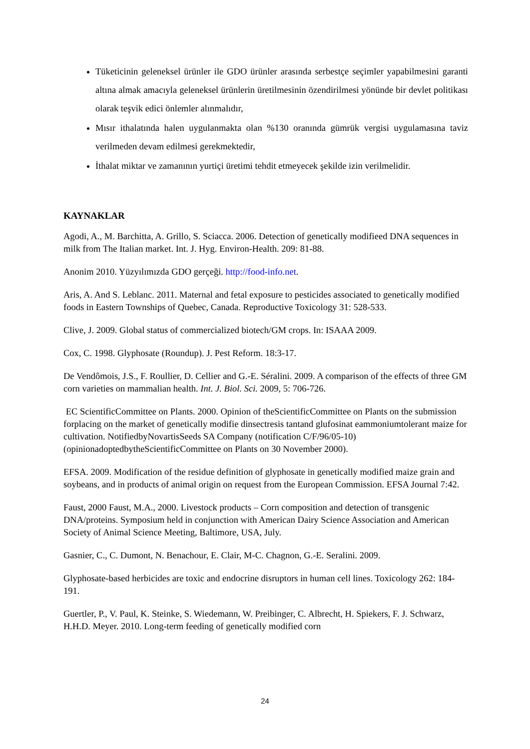Tüketicinin geleneksel ürünler ile GDO ürünler arasında serbestçe seçimler yapabilmesini garanti altına almak amacıyla geleneksel ürünlerin üretilmesinin özendirilmesi yönünde bir devlet politikası olarak teşvik edici önlemler alınmalıdır,
Mısır ithalatında halen uygulanmakta olan %130 oranında gümrük vergisi uygulamasına taviz verilmeden devam edilmesi gerekmektedir,
İthalat miktar ve zamanının yurtiçi üretimi tehdit etmeyecek şekilde izin verilmelidir.
KAYNAKLAR
Agodi, A., M. Barchitta, A. Grillo, S. Sciacca. 2006. Detection of genetically modifieed DNA sequences in milk from The Italian market. Int. J. Hyg. Environ-Health. 209: 81-88.
Anonim 2010. Yüzyılımızda GDO gerçeği. http://food-info.net.
Aris, A. And S. Leblanc. 2011. Maternal and fetal exposure to pesticides associated to genetically modified foods in Eastern Townships of Quebec, Canada. Reproductive Toxicology 31: 528-533.
Clive, J. 2009. Global status of commercialized biotech/GM crops. In: ISAAA 2009.
Cox, C. 1998. Glyphosate (Roundup). J. Pest Reform. 18:3-17.
De Vendômois, J.S., F. Roullier, D. Cellier and G.-E. Séralini. 2009. A comparison of the effects of three GM corn varieties on mammalian health. Int. J. Biol. Sci. 2009, 5: 706-726.
EC ScientificCommittee on Plants. 2000. Opinion of theScientificCommittee on Plants on the submission forplacing on the market of genetically modifie dinsectresis tantand glufosinat eammoniumtolerant maize for cultivation. NotifiedbyNovartisSeeds SA Company (notification C/F/96/05-10) (opinionadoptedbytheScientificCommittee on Plants on 30 November 2000).
EFSA. 2009. Modification of the residue definition of glyphosate in genetically modified maize grain and soybeans, and in products of animal origin on request from the European Commission. EFSA Journal 7:42.
Faust, 2000 Faust, M.A., 2000. Livestock products – Corn composition and detection of transgenic DNA/proteins. Symposium held in conjunction with American Dairy Science Association and American Society of Animal Science Meeting, Baltimore, USA, July.
Gasnier, C., C. Dumont, N. Benachour, E. Clair, M-C. Chagnon, G.-E. Seralini. 2009.
Glyphosate-based herbicides are toxic and endocrine disruptors in human cell lines. Toxicology 262: 184-191.
Guertler, P., V. Paul, K. Steinke, S. Wiedemann, W. Preibinger, C. Albrecht, H. Spiekers, F. J. Schwarz, H.H.D. Meyer. 2010. Long-term feeding of genetically modified corn
24